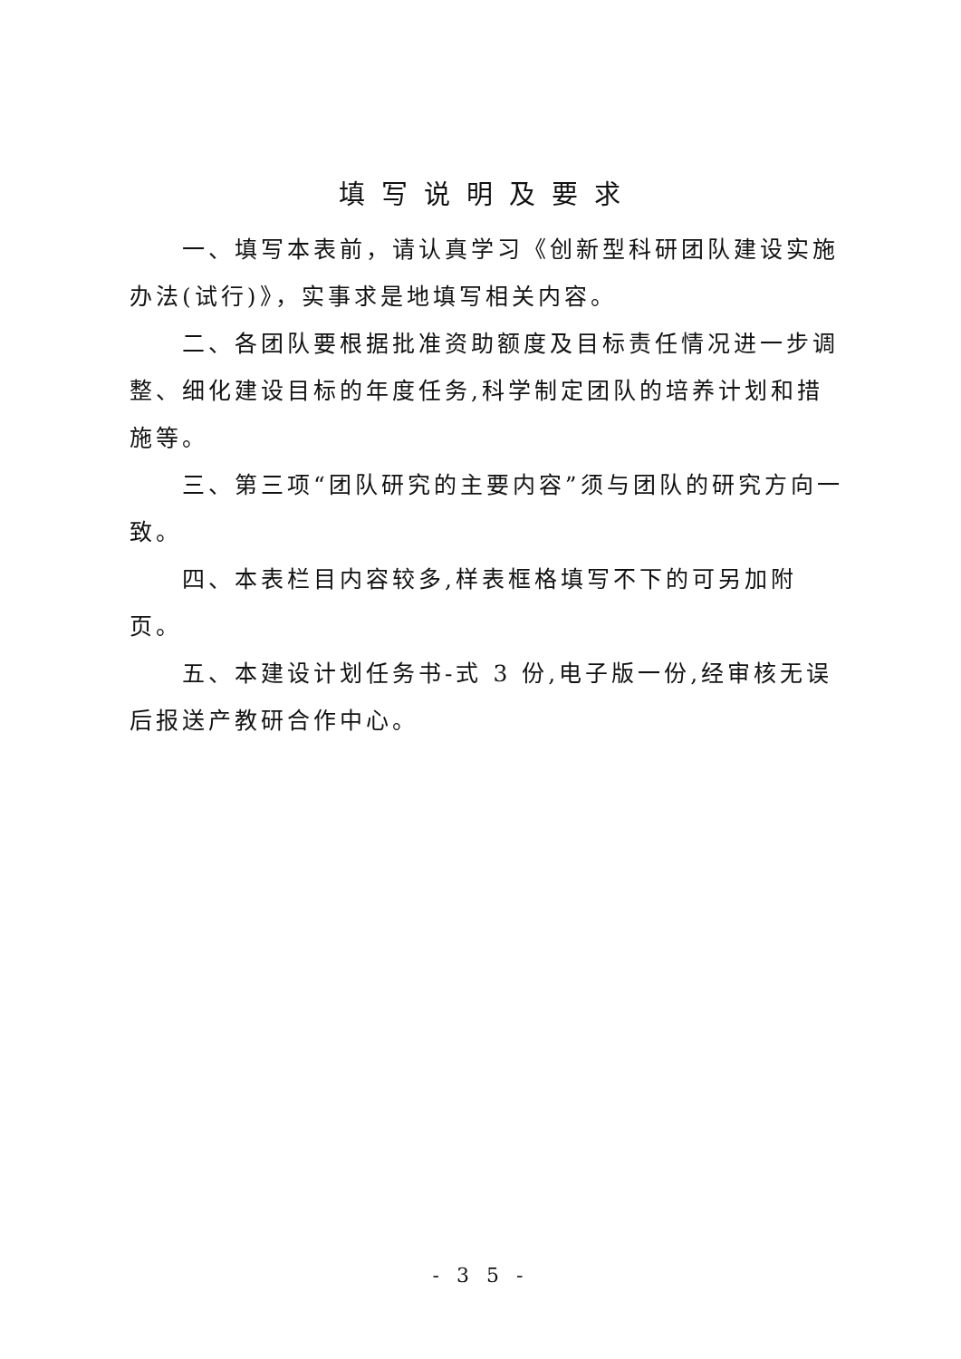填写说明及要求
一、填写本表前，请认真学习《创新型科研团队建设实施办法(试行)》，实事求是地填写相关内容。
二、各团队要根据批准资助额度及目标责任情况进一步调整、细化建设目标的年度任务,科学制定团队的培养计划和措施等。
三、第三项“团队研究的主要内容”须与团队的研究方向一致。
四、本表栏目内容较多,样表框格填写不下的可另加附页。
五、本建设计划任务书-式 3 份,电子版一份,经审核无误后报送产教研合作中心。
- 3 5 -